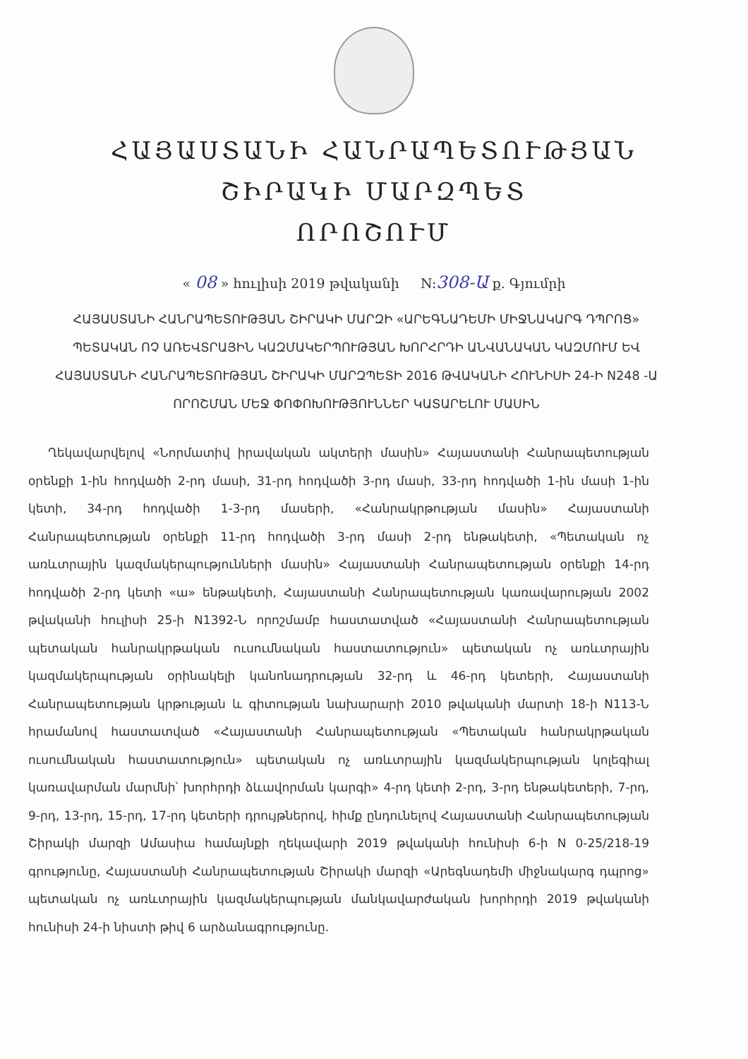ՀԱՅԱՍՏԱՆԻ ՀԱՆՐԱՊԵՏՈՒԹՅԱՆ
ՇԻՐԱԿԻ ՄԱՐԶՊԵՏ
ՈՐՈՇՈՒՄ
« 08 » հուլիսի 2019 թվականի N:308-Ա ք. Գյումրի
ՀԱՅԱՍՏԱՆԻ ՀԱՆՐԱՊԵՏՈՒԹՅԱՆ ՇԻՐԱԿԻ ՄԱՐԶԻ «ԱՐԵԳՆԱԴԵՄԻ ՄԻՋՆԱԿԱՐԳ ԴՊՐՈՑ» ՊԵՏԱԿԱՆ ՈՉ ԱՌԵՎՏՐԱՅԻՆ ԿԱԶՄԱԿԵՐՊՈՒԹՅԱՆ ԽՈՐՀՐԴԻ ԱՆՎԱՆԱԿԱՆ ԿԱԶՄՈՒՄ ԵՎ ՀԱՅԱՍՏԱՆԻ ՀԱՆՐԱՊԵՏՈՒԹՅԱՆ ՇԻՐԱԿԻ ՄԱՐԶՊԵՏԻ 2016 ԹՎԱԿԱՆԻ ՀՈՒՆԻՍԻ 24-Ի N248 -Ա ՈՐՈՇՄԱՆ ՄԵՋ ՓՈՓՈԽՈՒԹՅՈՒՆՆԵՐ ԿԱՏԱՐԵԼՈՒ ՄԱՍԻՆ
Ղեկավարվելով «Նորմատիվ իրավական ակտերի մասին» Հայաստանի Հանրապետության օրենքի 1-ին հոդվածի 2-րդ մասի, 31-րդ հոդվածի 3-րդ մասի, 33-րդ հոդվածի 1-ին մասի 1-ին կետի, 34-րդ հոդվածի 1-3-րդ մասերի, «Հանրակրթության մասին» Հայաստանի Հանրապետության օրենքի 11-րդ հոդվածի 3-րդ մասի 2-րդ ենթակետի, «Պետական ոչ առևտրային կազմակերպությունների մասին» Հայաստանի Հանրապետության օրենքի 14-րդ հոդվածի 2-րդ կետի «ա» ենթակետի, Հայաստանի Հանրապետության կառավարության 2002 թվականի հուլիսի 25-ի N1392-Ն որոշմամբ հաստատված «Հայաստանի Հանրապետության պետական հանրակրթական ուսումնական հաստատություն» պետական ոչ առևտրային կազմակերպության օրինակելի կանոնադրության 32-րդ և 46-րդ կետերի, Հայաստանի Հանրապետության կրթության և գիտության նախարարի 2010 թվականի մարտի 18-ի N113-Ն հրամանով հաստատված «Հայաստանի Հանրապետության «Պետական հանրակրթական ուսումնական հաստատություն» պետական ոչ առևտրային կազմակերպության կոլեգիալ կառավարման մարմնի՝ խորհրդի ձևավորման կարգի» 4-րդ կետի 2-րդ, 3-րդ ենթակետերի, 7-րդ, 9-րդ, 13-րդ, 15-րդ, 17-րդ կետերի դրույթներով, հիմք ընդունելով Հայաստանի Հանրապետության Շիրակի մարզի Ամասիա համայնքի ղեկավարի 2019 թվականի հունիսի 6-ի N 0-25/218-19 գրությունը, Հայաստանի Հանրապետության Շիրակի մարզի «Արեգնադեմի միջնակարգ դպրոց» պետական ոչ առևտրային կազմակերպության մանկավարժական խորհրդի 2019 թվականի հունիսի 24-ի նիստի թիվ 6 արձանագրությունը.